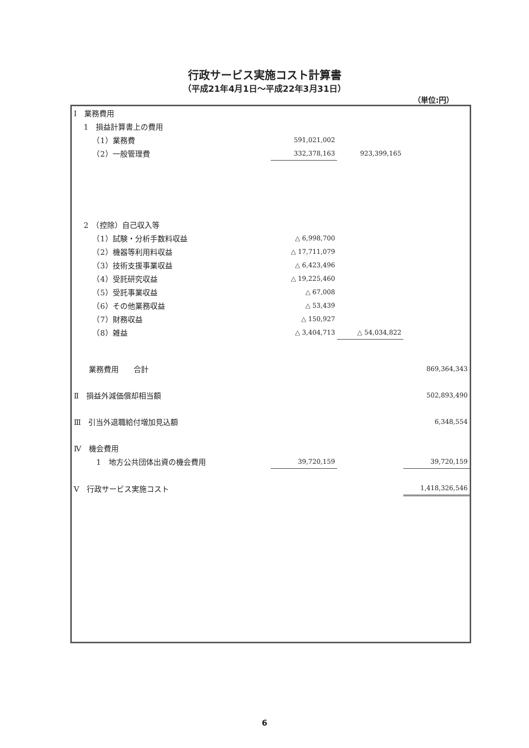行政サービス実施コスト計算書
（平成21年4月1日～平成22年3月31日）
（単位:円）
| Ⅰ 業務費用 | | | |
| 1 損益計算書上の費用 | | | |
| （1）業務費 | 591,021,002 | | |
| （2）一般管理費 | 332,378,163 | 923,399,165 | |
| 2 （控除）自己収入等 | | | |
| （1）試験・分析手数料収益 | △ 6,998,700 | | |
| （2）機器等利用料収益 | △ 17,711,079 | | |
| （3）技術支援事業収益 | △ 6,423,496 | | |
| （4）受託研究収益 | △ 19,225,460 | | |
| （5）受託事業収益 | △ 67,008 | | |
| （6）その他業務収益 | △ 53,439 | | |
| （7）財務収益 | △ 150,927 | | |
| （8）雑益 | △ 3,404,713 | △ 54,034,822 | |
| 業務費用 合計 | | | 869,364,343 |
| Ⅱ 損益外減価償却相当額 | | | 502,893,490 |
| Ⅲ 引当外退職給付増加見込額 | | | 6,348,554 |
| Ⅳ 機会費用 | | | |
| 1 地方公共団体出資の機会費用 | 39,720,159 | | 39,720,159 |
| Ⅴ 行政サービス実施コスト | | | 1,418,326,546 |
6